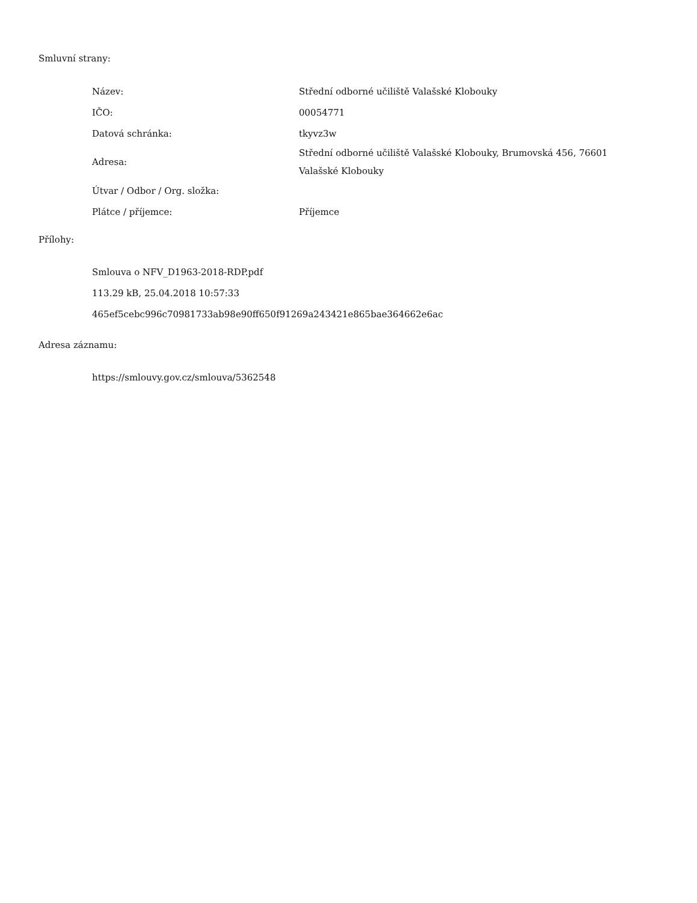Smluvní strany:
| Název: | Střední odborné učiliště Valašské Klobouky |
| IČO: | 00054771 |
| Datová schránka: | tkyvz3w |
| Adresa: | Střední odborné učiliště Valašské Klobouky, Brumovská 456, 76601 Valašské Klobouky |
| Útvar / Odbor / Org. složka: | |
| Plátce / příjemce: | Příjemce |
Přílohy:
Smlouva o NFV_D1963-2018-RDP.pdf
113.29 kB, 25.04.2018 10:57:33
465ef5cebc996c70981733ab98e90ff650f91269a243421e865bae364662e6ac
Adresa záznamu:
https://smlouvy.gov.cz/smlouva/5362548